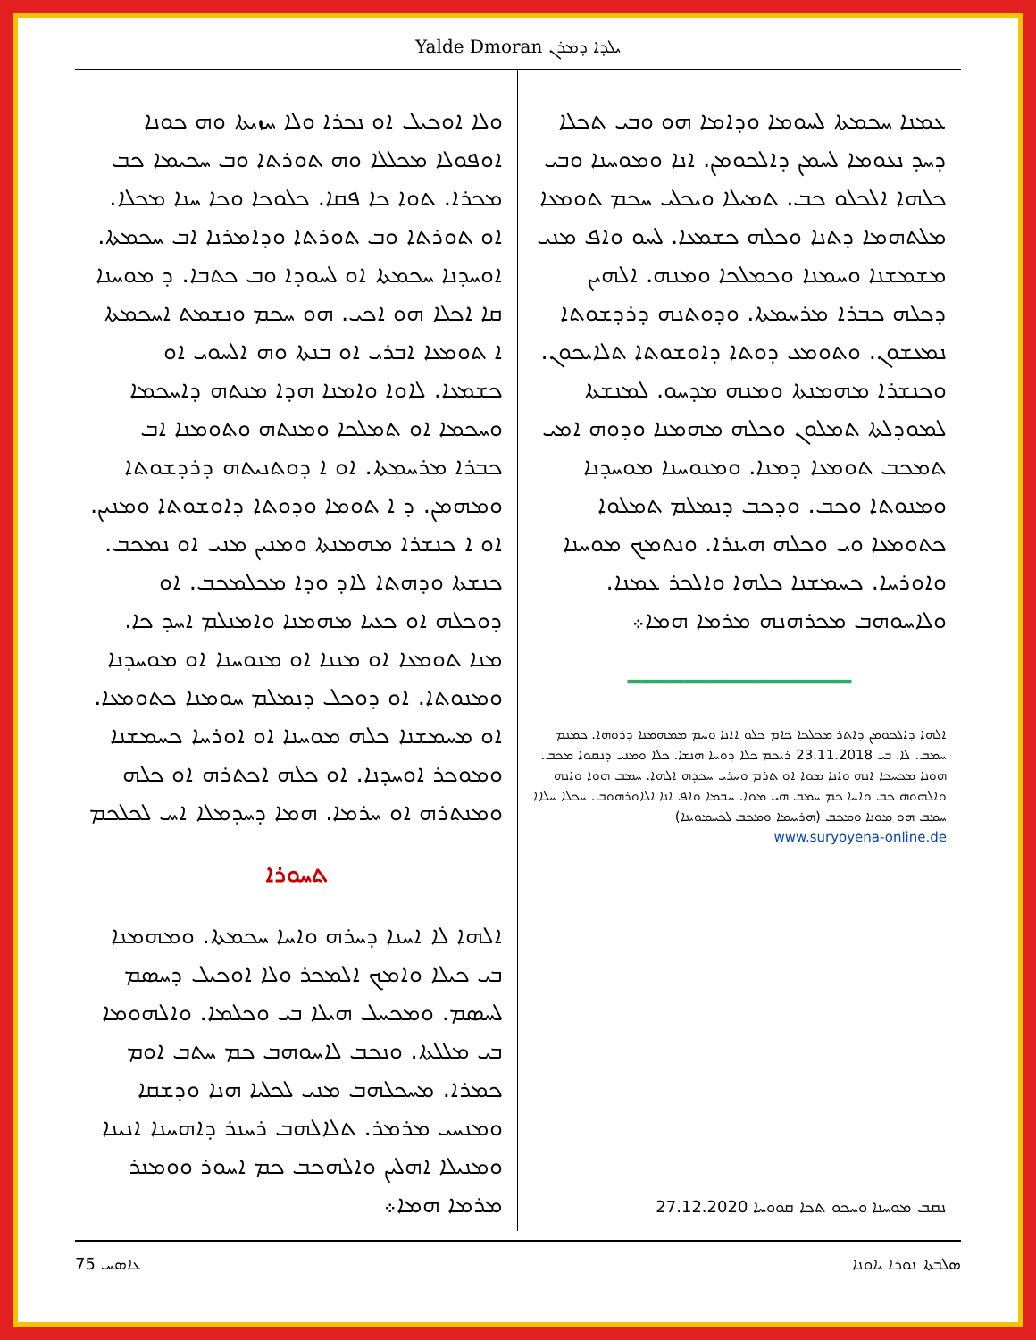Yalde Dmoran ܝܠܕܐ ܕܡܪܢ
ܘܠܐ ܐܘܟܝܠ ܐܘ ܢܟܪܐ ܘܠܐ ܚܙܝܬܐ ܘܗ ܟܘܢܐ ܐܘܦܘܠܐ ܡܟܠܠܐ ܘܗ ܬܘܪܬܐ ܘܒ ܚܟܝܡܐ ܟܒ ܡܟܪܐ. ܬܘܐ ܟܐ ܦܩܐ. ܟܠܘܟܐ ܘܟܐ ܚܢܐ ܡܟܠܐ. ܐܘ ܬܘܪܬܐ ܘܒ ܬܘܪܬܐ ܘܕܐܡܪܢܐ ܐܒ ܚܟܡܬܐ. ܐܘܚܕܢܐ ܚܟܡܬܐ ܐܘ ܠܚܘܕܐ ܘܒ ܟܬܒܐ. ܕ ܡܘܚܢܐ ܩܐ ܐܟܠܐ ܗܘ ܐܟܝ. ܗܘ ܚܟܡ ܘܢܫܡܬ ܐܚܟܡܬܐ ܐ ܬܘܡܥܐ ܐܒܪܝ ܐܘ ܒܢܬܐ ܘܗ ܐܠܚܘܝ ܐܘ ܟܫܡܥܐ. ܠܐܘܐ ܘܐܡܢܐ ܗܕܐ ܡܢܬܗ ܕܐܚܟܡܐ ܘܚܟܡܐ ܐܘ ܬܡܠܟܐ ܘܡܢܬܗ ܘܬܘܡܢܐ ܐܒ ܟܒܪܐ ܡܪܚܡܬܐ. ܐܘ ܐ ܕܘܬܢܝܬܗ ܕܪܕܫܘܬܐ ܘܡܗܡܢ. ܕ ܐ ܬܘܡܐ ܘܕܘܬܐ ܕܐܘܫܘܬܐ ܘܡܢܝܢ. ܐܘ ܐ ܟܢܫܪܐ ܡܗܡܢܬܐ ܘܡܢܝܢ ܡܢܝ ܐܘ ܢܡܟܒ. ܟܢܫܬܐ ܘܕܗܬܐ ܠܐܕ ܘܕܐ ܡܟܠܡܟܒ. ܐܘ ܕܘܟܠܗ ܐܘ ܟܥܝܐ ܡܗܡܢܐ ܘܐܡܢܠܡ ܐܚܕ ܟܐ. ܡܢܐ ܬܘܡܥܐ ܐܘ ܡܢܢܐ ܐܘ ܡܢܘܚܢܐ ܐܘ ܡܘܚܕܢܐ ܘܡܢܘܬܐ. ܐܘ ܕܘܟܠ ܕܢܡܠܡ ܚܘܡܢܐ ܟܬܘܡܥܐ. ܐܘ ܡܚܡܫܢܐ ܟܠܗ ܡܘܚܢܐ ܐܘ ܐܘܪܚܐ ܟܚܡܫܢܐ ܘܡܘܟܪ ܐܘܚܕܢܐ. ܐܘ ܟܠܗ ܐܟܬܪܗ ܐܘ ܟܠܗ ܘܡܢܬܪܗ ܐܘ ܚܪܡܐ. ܗܡܐ ܕܚܕܡܠܐ ܐܚ ܠܟܠܟܡ
ܬܚܘܪܐ
ܐܠܗܐ ܠܐ ܐܚܢܐ ܕܚܪܗ ܘܐܚܐ ܚܟܡܬܐ. ܘܡܗܡܢܐ ܒܝ ܟܝܠܐ ܘܐܡܟ ܐܠܡܟܪ ܘܠܐ ܐܘܟܝܠ ܕܚܣܡ ܠܚܣܡ. ܘܡܟܚܠ ܗܝܠܐ ܒܝ ܘܟܠܡܐ. ܘܐܠܗܘܡܐ ܒܝ ܡܠܠܬܐ. ܘܢܟܒ ܠܐܚܘܗܒ ܟܡ ܚܬܒ ܐܘܡ ܟܡܪܐ. ܡܚܟܠܗܒ ܡܢܝ ܠܟܠܝܐ ܗܢܐ ܘܕܫܩܐ ܘܡܢܚܝ ܡܪܡܪ. ܬܠܐܠܗܒ ܪܚܢܪ ܕܐܗܚܢܐ ܐܢܝܢܐ ܘܡܢܝܠܐ ܐܗܠܝܢ ܘܐܠܗܟܒ ܟܡ ܐܚܘܪ ܘܘܡܢܪ ܡܪܡܐ ܗܡܐ܀
ܥܡܢܐ ܚܟܡܬܐ ܠܚܘܡܐ ܘܕܐܡܐ ܗܘ ܘܒܝ ܬܟܠܐ ܕܚܕ ܢܥܘܡܐ ܠܚܡܢ ܕܐܠܟܘܡܢ. ܐܢܐ ܘܡܘܚܢܐ ܘܒܝ ܟܠܗܐ ܐܠܟܠܘ ܟܒ. ܬܡܝܠܐ ܘܝܟܠܝ ܚܟܡ ܬܘܡܥܐ ܡܠܬܗܡܐ ܕܬܢܐ ܘܟܠܗ ܟܫܡܥܐ. ܠܚܘ ܘܐܦ ܡܢܝ ܡܫܡܫܢܐ ܘܚܡܢܐ ܘܟܡܠܟܐ ܘܡܢܗ. ܐܠܗܝܢ ܕܟܠܗ ܟܒܪܐ ܡܪܚܡܬܐ. ܘܕܘܬܢܗ ܕܪܕܫܘܬܐ ܢܡܥܫܘܢ. ܘܬܘܡܥ ܕܘܬܐ ܕܐܘܫܘܬܐ ܬܠܐܝܟܘܢ. ܘܟܢܫܪܐ ܡܗܡܢܬܐ ܘܡܢܗ ܡܕܚܘ. ܠܡܢܫܬܐ ܠܡܘܕܠܬܐ ܬܡܠܘܢ ܘܟܠܗ ܡܗܡܢܐ ܘܕܘܗ ܐܡܝ ܬܡܟܒ ܬܘܡܥܐ ܕܡܢܐ. ܘܡܢܘܚܢܐ ܡܘܚܕܢܐ ܘܡܢܘܬܐ ܘܟܒ. ܘܕܟܒ ܕܢܡܠܡ ܬܡܠܘܐ ܟܬܘܡܥܐ ܘܝ ܘܟܠܗ ܗܝܢܪܐ. ܘܢܬܡܟ ܡܘܚܢܐ ܘܐܘܪܚܐ. ܟܚܡܫܢܐ ܟܠܗܐ ܘܐܠܟܪ ܥܡܢܐ. ܘܠܐܚܘܗܒ ܡܟܪܗܢܗ ܡܪܡܐ ܗܡܐ܀
━━━━━━━━━━━━━━━━
ܐܠܗܐ ܕܐܠܟܘܡܢ ܕܐܬܪ ܡܟܠܟܐ ܟܐܡ ܟܠܘ ܐܐܢܐ ܘܚܡ ܡܡܗܡܢܐ ܕܪܘܗܐ. ܟܡܢܡ ܚܡܒ. ܠܐ. ܒܝ 23.11.2018 ܪܝܟܡ ܟܠܐ ܕܘܚܐ ܗܢܫܐ. ܟܠܐ ܘܡܢܝ ܕܢܩܘܐ ܡܟܒ. ܗܘܢܐ ܡܟܚܟܐ ܐܢܗ ܘܐܢܐ ܡܘܐ ܐܘ ܬܪܡ ܘܚܪܝ ܚܟܕܗ ܐܠܗܐ. ܚܡܒ ܗܘܐ ܘܐܢܗ ܘܐܠܗܘܗ ܟܒ ܘܐܚܐ ܟܡ ܚܡܒ ܗܝ ܡܘܐ. ܚܒܡܐ ܘܐܦ ܐܢܐ ܐܠܐܘܪܗܘܒ. ܚܟܠܐ ܚܠܐܐ ܚܡܒ ܗܘ ܡܘܢܐ ܘܡܟܒ (ܗܪܝܝܡܐ ܘܡܟܒ ܠܟܚܡܘܝܢܐ)
www.suryoyena-online.de
ܢܩܒ ܡܘܚܢܐ ܘܚܟܘ ܬܟܐ ܩܘܘܚܐ 27.12.2020
ܥܐܣܚ 75 ܣܠܒܬܐ ܢܘܪܐ ܝܐܘܢܐ